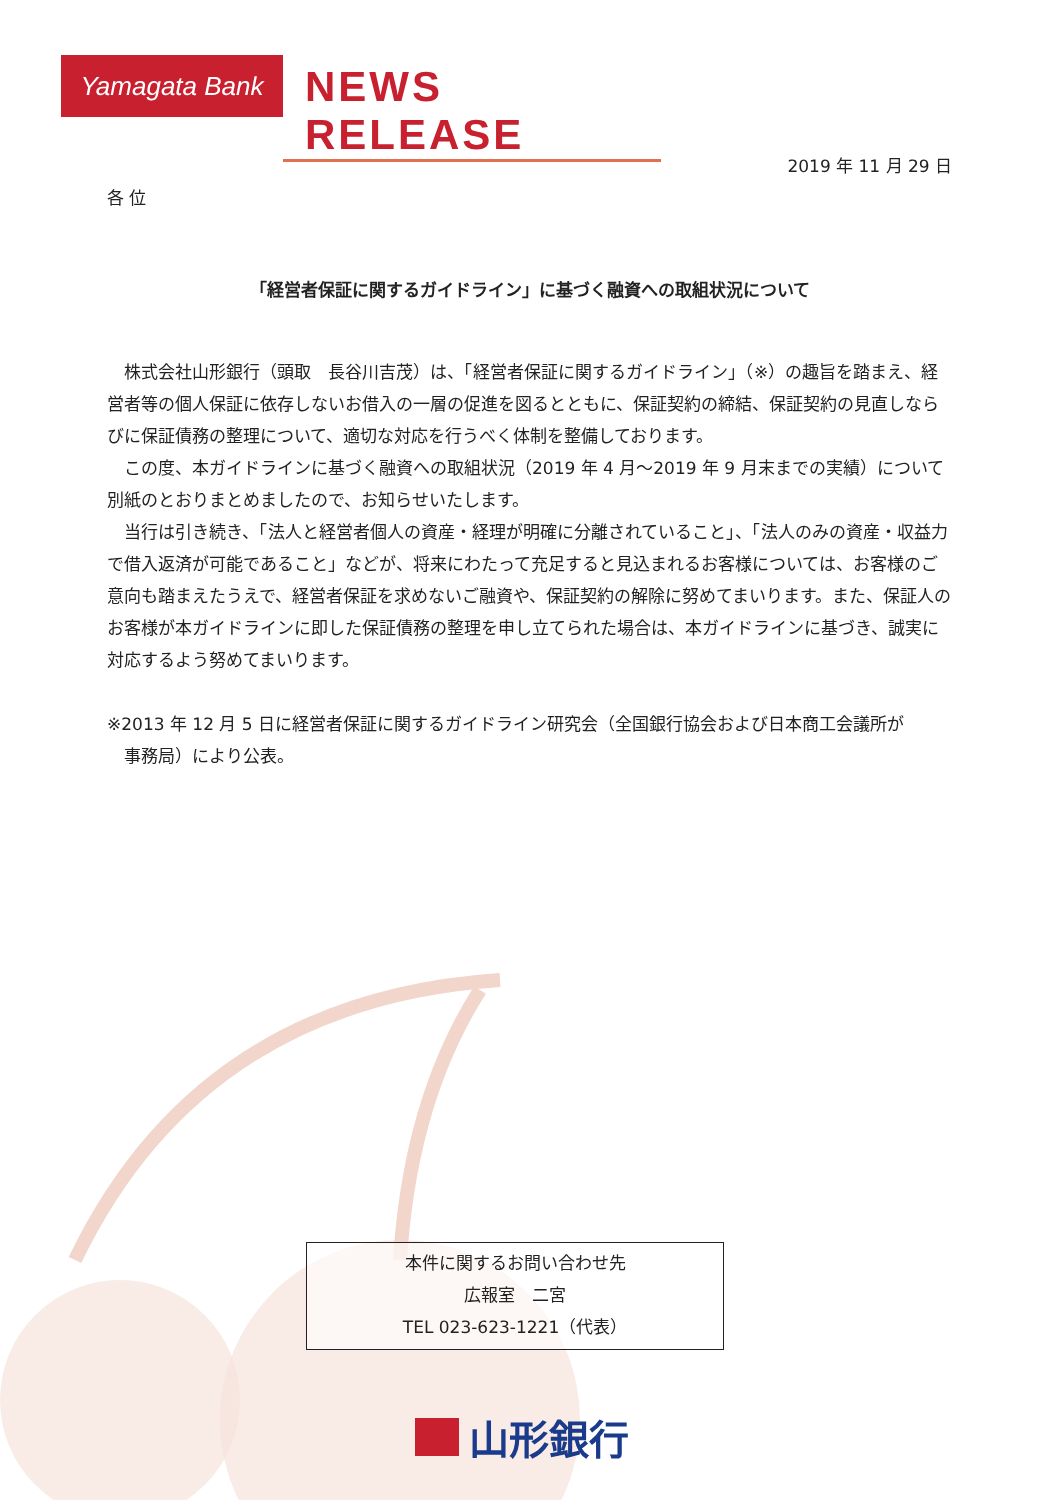Yamagata Bank
NEWS RELEASE
2019 年 11 月 29 日
各 位
「経営者保証に関するガイドライン」に基づく融資への取組状況について
　株式会社山形銀行（頭取　長谷川吉茂）は、「経営者保証に関するガイドライン」（※）の趣旨を踏まえ、経営者等の個人保証に依存しないお借入の一層の促進を図るとともに、保証契約の締結、保証契約の見直しならびに保証債務の整理について、適切な対応を行うべく体制を整備しております。
　この度、本ガイドラインに基づく融資への取組状況（2019 年 4 月～2019 年 9 月末までの実績）について別紙のとおりまとめましたので、お知らせいたします。
　当行は引き続き、「法人と経営者個人の資産・経理が明確に分離されていること」、「法人のみの資産・収益力で借入返済が可能であること」などが、将来にわたって充足すると見込まれるお客様については、お客様のご意向も踏まえたうえで、経営者保証を求めないご融資や、保証契約の解除に努めてまいります。また、保証人のお客様が本ガイドラインに即した保証債務の整理を申し立てられた場合は、本ガイドラインに基づき、誠実に対応するよう努めてまいります。
※2013 年 12 月 5 日に経営者保証に関するガイドライン研究会（全国銀行協会および日本商工会議所が
　事務局）により公表。
本件に関するお問い合わせ先
広報室　二宮
TEL 023-623-1221（代表）
山形銀行